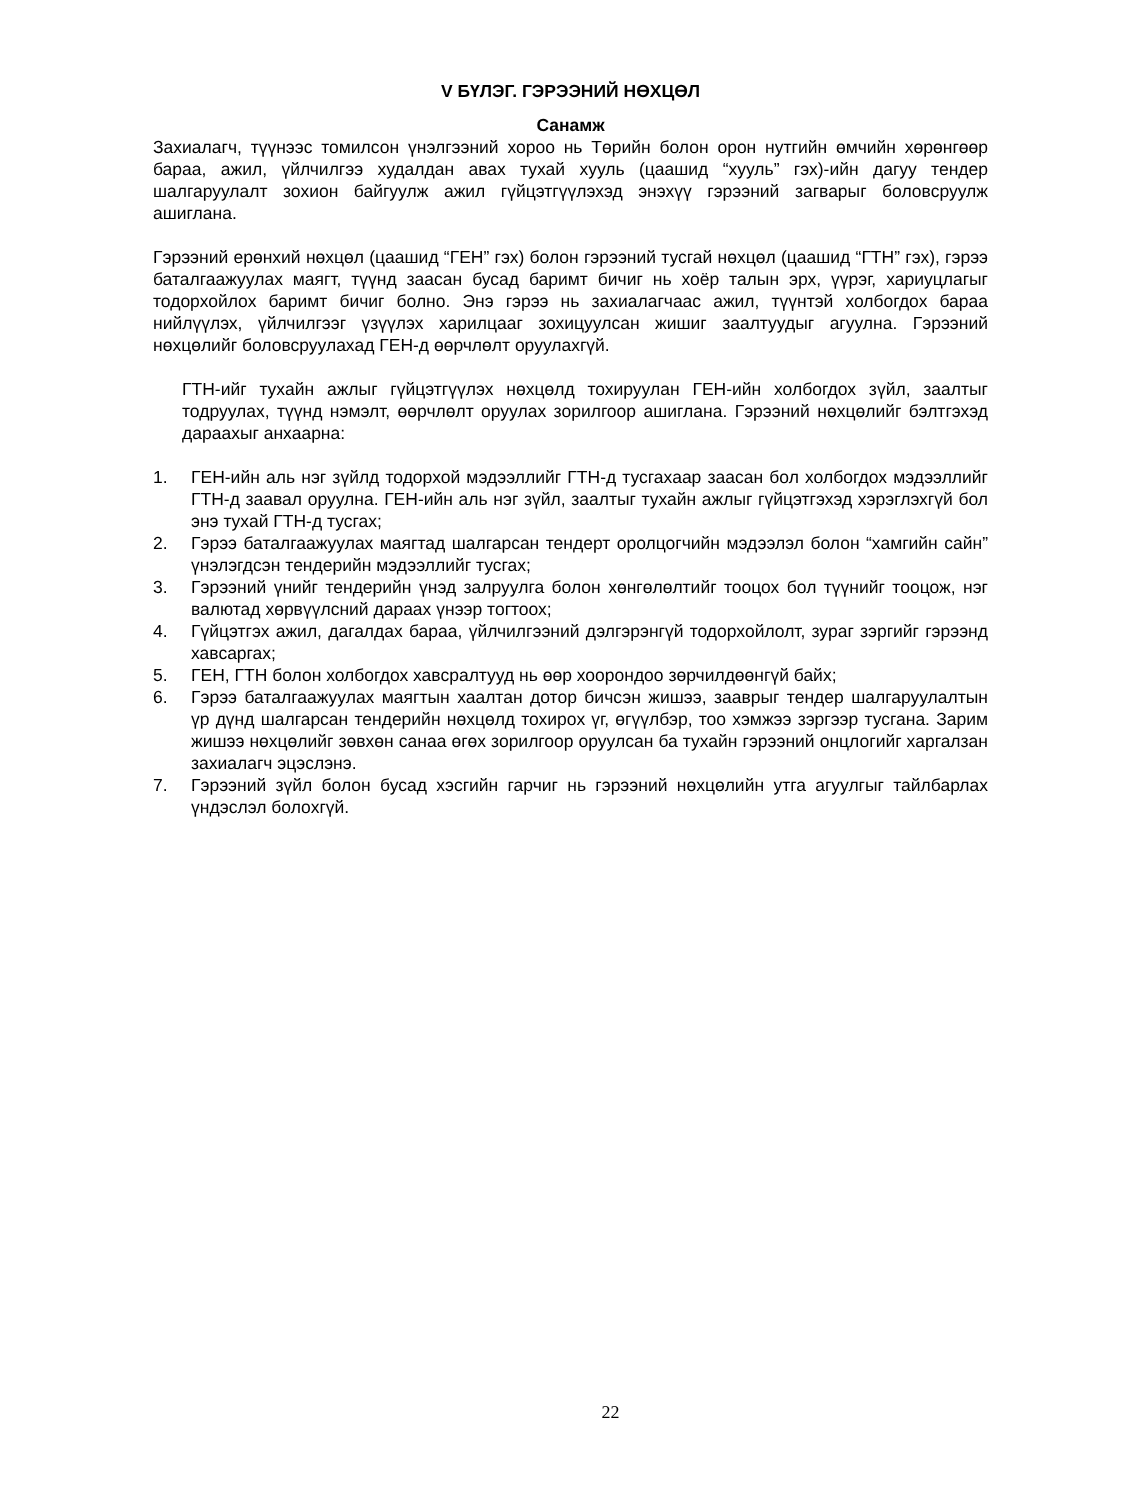V БҮЛЭГ. ГЭРЭЭНИЙ НӨХЦӨЛ
Санамж
Захиалагч, түүнээс томилсон үнэлгээний хороо нь Төрийн болон орон нутгийн өмчийн хөрөнгөөр бараа, ажил, үйлчилгээ худалдан авах тухай хууль (цаашид “хууль” гэх)-ийн дагуу тендер шалгаруулалт зохион байгуулж ажил гүйцэтгүүлэхэд энэхүү гэрээний загварыг боловсруулж ашиглана.
Гэрээний ерөнхий нөхцөл (цаашид “ГЕН” гэх) болон гэрээний тусгай нөхцөл (цаашид “ГТН” гэх), гэрээ баталгаажуулах маягт, түүнд заасан бусад баримт бичиг нь хоёр талын эрх, үүрэг, хариуцлагыг тодорхойлох баримт бичиг болно. Энэ гэрээ нь захиалагчаас ажил, түүнтэй холбогдох бараа нийлүүлэх, үйлчилгээг үзүүлэх харилцааг зохицуулсан жишиг заалтуудыг агуулна. Гэрээний нөхцөлийг боловсруулахад ГЕН-д өөрчлөлт оруулахгүй.
ГТН-ийг тухайн ажлыг гүйцэтгүүлэх нөхцөлд тохируулан ГЕН-ийн холбогдох зүйл, заалтыг тодруулах, түүнд нэмэлт, өөрчлөлт оруулах зорилгоор ашиглана. Гэрээний нөхцөлийг бэлтгэхэд дараахыг анхаарна:
1. ГЕН-ийн аль нэг зүйлд тодорхой мэдээллийг ГТН-д тусгахаар заасан бол холбогдох мэдээллийг ГТН-д заавал оруулна. ГЕН-ийн аль нэг зүйл, заалтыг тухайн ажлыг гүйцэтгэхэд хэрэглэхгүй бол энэ тухай ГТН-д тусгах;
2. Гэрээ баталгаажуулах маягтад шалгарсан тендерт оролцогчийн мэдээлэл болон “хамгийн сайн” үнэлэгдсэн тендерийн мэдээллийг тусгах;
3. Гэрээний үнийг тендерийн үнэд залруулга болон хөнгөлөлтийг тооцох бол түүнийг тооцож, нэг валютад хөрвүүлсний дараах үнээр тогтоох;
4. Гүйцэтгэх ажил, дагалдах бараа, үйлчилгээний дэлгэрэнгүй тодорхойлолт, зураг зэргийг гэрээнд хавсаргах;
5. ГЕН, ГТН болон холбогдох хавсралтууд нь өөр хоорондоо зөрчилдөөнгүй байх;
6. Гэрээ баталгаажуулах маягтын хаалтан дотор бичсэн жишээ, зааврыг тендер шалгаруулалтын үр дүнд шалгарсан тендерийн нөхцөлд тохирох үг, өгүүлбэр, тоо хэмжээ зэргээр тусгана. Зарим жишээ нөхцөлийг зөвхөн санаа өгөх зорилгоор оруулсан ба тухайн гэрээний онцлогийг харгалзан захиалагч эцэслэнэ.
7. Гэрээний зүйл болон бусад хэсгийн гарчиг нь гэрээний нөхцөлийн утга агуулгыг тайлбарлах үндэслэл болохгүй.
22